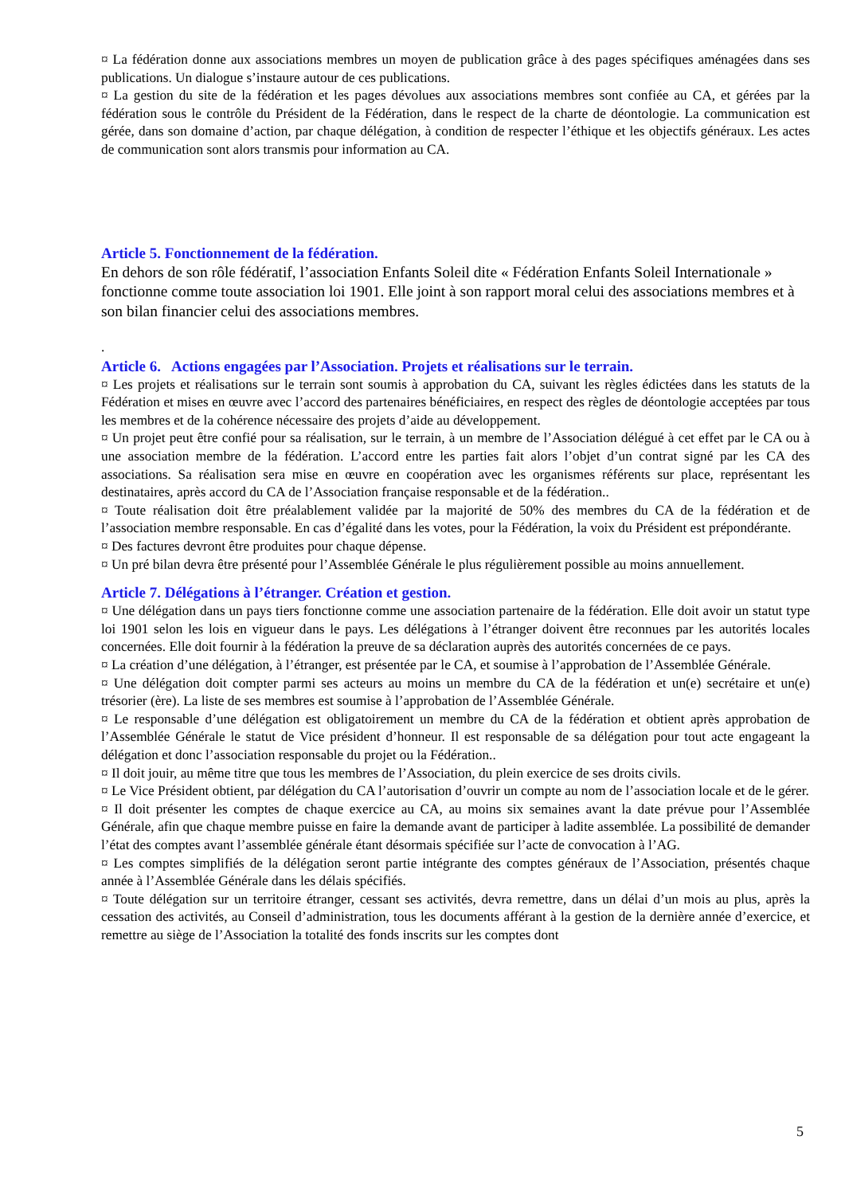¤ La fédération donne aux associations membres un moyen de publication grâce à des pages spécifiques aménagées dans ses publications. Un dialogue s’instaure autour de ces publications.
¤ La gestion du site de la fédération et les pages dévolues aux associations membres sont confiée au CA, et gérées par la fédération sous le contrôle du Président de la Fédération, dans le respect de la charte de déontologie. La communication est gérée, dans son domaine d’action, par chaque délégation, à condition de respecter l’éthique et les objectifs généraux. Les actes de communication sont alors transmis pour information au CA.
Article 5. Fonctionnement de la fédération.
En dehors de son rôle fédératif, l’association Enfants Soleil dite « Fédération Enfants Soleil Internationale » fonctionne comme toute association loi 1901. Elle joint à son rapport moral celui des associations membres et à son bilan financier celui des associations membres.
.
Article 6. Actions engagées par l’Association. Projets et réalisations sur le terrain.
¤ Les projets et réalisations sur le terrain sont soumis à approbation du CA, suivant les règles édictées dans les statuts de la Fédération et mises en œuvre avec l’accord des partenaires bénéficiaires, en respect des règles de déontologie acceptées par tous les membres et de la cohérence nécessaire des projets d’aide au développement.
¤ Un projet peut être confié pour sa réalisation, sur le terrain, à un membre de l’Association délégué à cet effet par le CA ou à une association membre de la fédération. L’accord entre les parties fait alors l’objet d’un contrat signé par les CA des associations. Sa réalisation sera mise en œuvre en coopération avec les organismes référents sur place, représentant les destinataires, après accord du CA de l’Association française responsable et de la fédération..
¤ Toute réalisation doit être préalablement validée par la majorité de 50% des membres du CA de la fédération et de l’association membre responsable. En cas d’égalité dans les votes, pour la Fédération, la voix du Président est prépondérante.
¤ Des factures devront être produites pour chaque dépense.
¤ Un pré bilan devra être présenté pour l’Assemblée Générale le plus régulièrement possible au moins annuellement.
Article 7. Délégations à l’étranger. Création et gestion.
¤ Une délégation dans un pays tiers fonctionne comme une association partenaire de la fédération. Elle doit avoir un statut type loi 1901 selon les lois en vigueur dans le pays. Les délégations à l’étranger doivent être reconnues par les autorités locales concernées. Elle doit fournir à la fédération la preuve de sa déclaration auprès des autorités concernées de ce pays.
¤ La création d’une délégation, à l’étranger, est présentée par le CA, et soumise à l’approbation de l’Assemblée Générale.
¤ Une délégation doit compter parmi ses acteurs au moins un membre du CA de la fédération et un(e) secrétaire et un(e) trésorier (ère). La liste de ses membres est soumise à l’approbation de l’Assemblée Générale.
¤ Le responsable d’une délégation est obligatoirement un membre du CA de la fédération et obtient après approbation de l’Assemblée Générale le statut de Vice président d’honneur. Il est responsable de sa délégation pour tout acte engageant la délégation et donc l’association responsable du projet ou la Fédération..
¤ Il doit jouir, au même titre que tous les membres de l’Association, du plein exercice de ses droits civils.
¤ Le Vice Président obtient, par délégation du CA l’autorisation d’ouvrir un compte au nom de l’association locale et de le gérer.
¤ Il doit présenter les comptes de chaque exercice au CA, au moins six semaines avant la date prévue pour l’Assemblée Générale, afin que chaque membre puisse en faire la demande avant de participer à ladite assemblée. La possibilité de demander l’état des comptes avant l’assemblée générale étant désormais spécifiée sur l’acte de convocation à l’AG.
¤ Les comptes simplifiés de la délégation seront partie intégrante des comptes généraux de l’Association, présentés chaque année à l’Assemblée Générale dans les délais spécifiés.
¤ Toute délégation sur un territoire étranger, cessant ses activités, devra remettre, dans un délai d’un mois au plus, après la cessation des activités, au Conseil d’administration, tous les documents afférant à la gestion de la dernière année d’exercice, et remettre au siège de l’Association la totalité des fonds inscrits sur les comptes dont
5